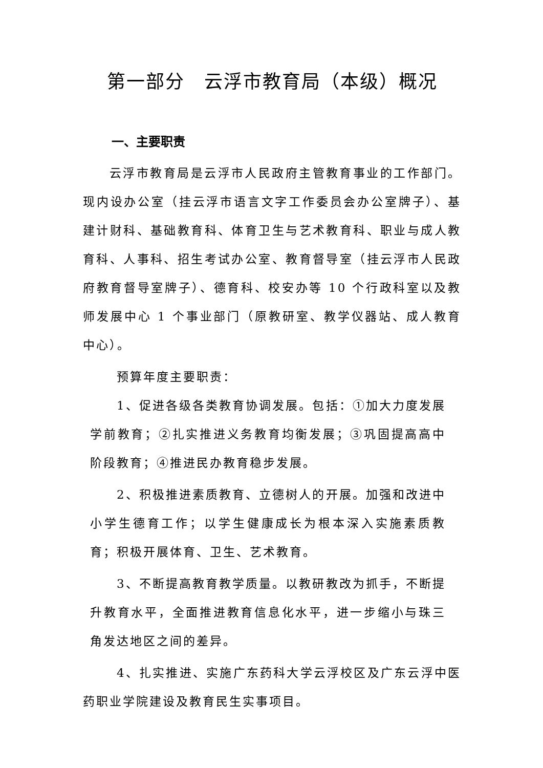第一部分　云浮市教育局（本级）概况
一、主要职责
云浮市教育局是云浮市人民政府主管教育事业的工作部门。现内设办公室（挂云浮市语言文字工作委员会办公室牌子）、基建计财科、基础教育科、体育卫生与艺术教育科、职业与成人教育科、人事科、招生考试办公室、教育督导室（挂云浮市人民政府教育督导室牌子）、德育科、校安办等 10 个行政科室以及教师发展中心 1 个事业部门（原教研室、教学仪器站、成人教育中心）。
预算年度主要职责：
1、促进各级各类教育协调发展。包括：①加大力度发展学前教育；②扎实推进义务教育均衡发展；③巩固提高高中阶段教育；④推进民办教育稳步发展。
2、积极推进素质教育、立德树人的开展。加强和改进中小学生德育工作；以学生健康成长为根本深入实施素质教育；积极开展体育、卫生、艺术教育。
3、不断提高教育教学质量。以教研教改为抓手，不断提升教育水平，全面推进教育信息化水平，进一步缩小与珠三角发达地区之间的差异。
4、扎实推进、实施广东药科大学云浮校区及广东云浮中医药职业学院建设及教育民生实事项目。